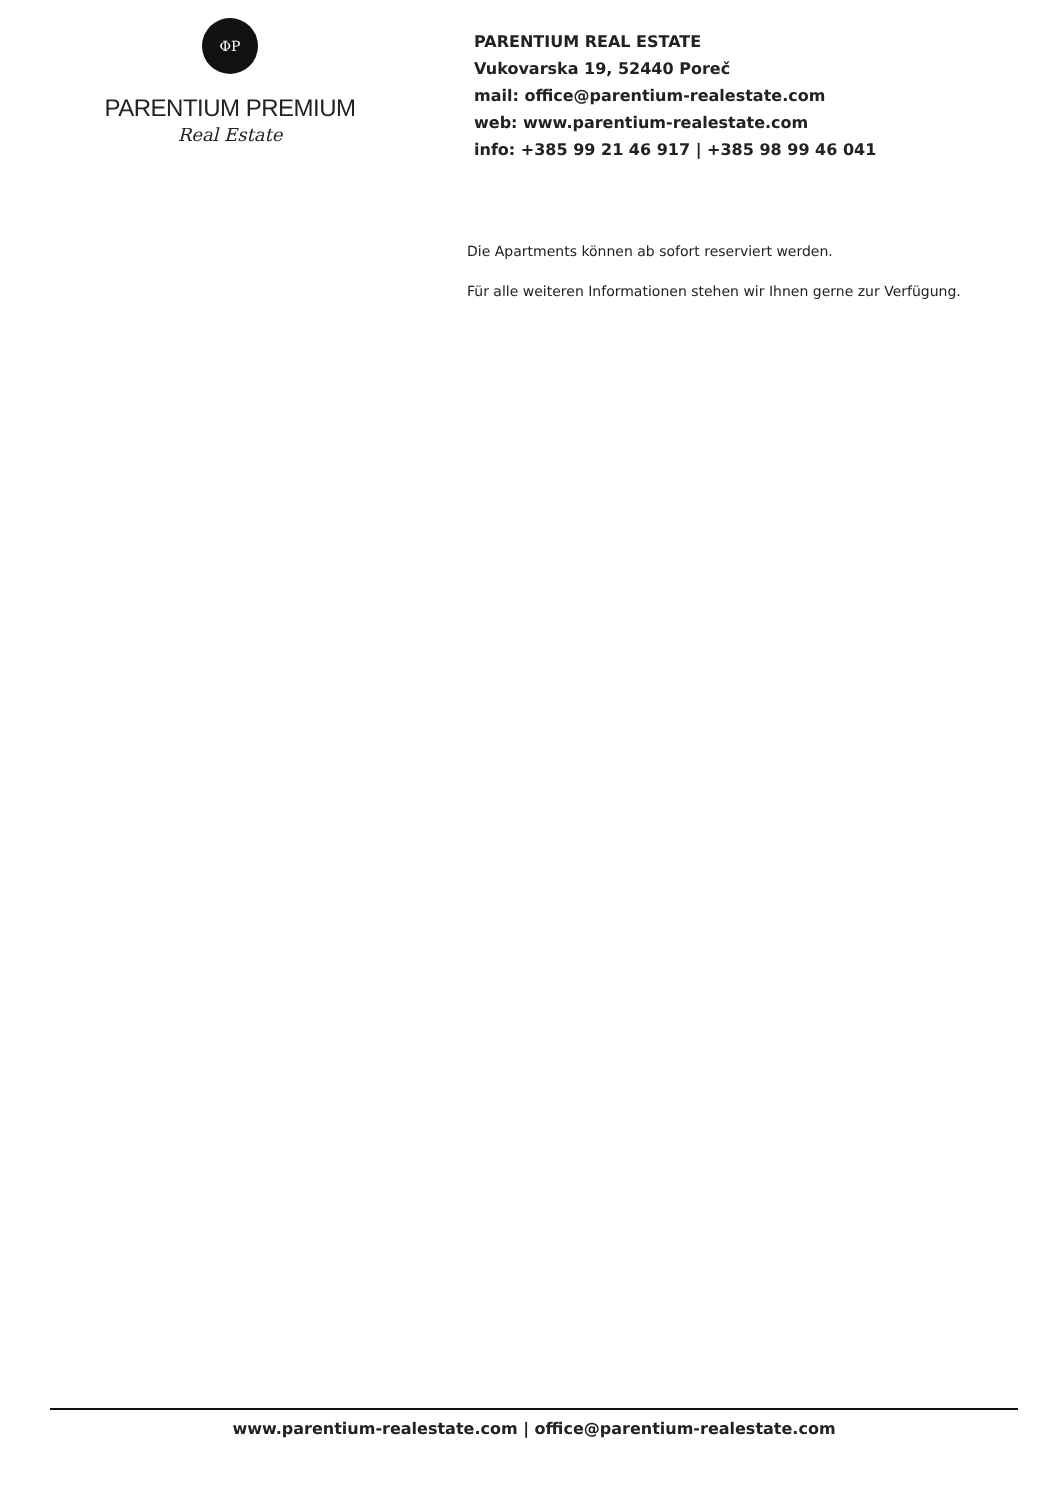ΦP
PARENTIUM PREMIUM
Real Estate
PARENTIUM REAL ESTATE
Vukovarska 19, 52440 Poreč
mail: office@parentium-realestate.com
web: www.parentium-realestate.com
info: +385 99 21 46 917 | +385 98 99 46 041
Die Apartments können ab sofort reserviert werden.
Für alle weiteren Informationen stehen wir Ihnen gerne zur Verfügung.
www.parentium-realestate.com | office@parentium-realestate.com